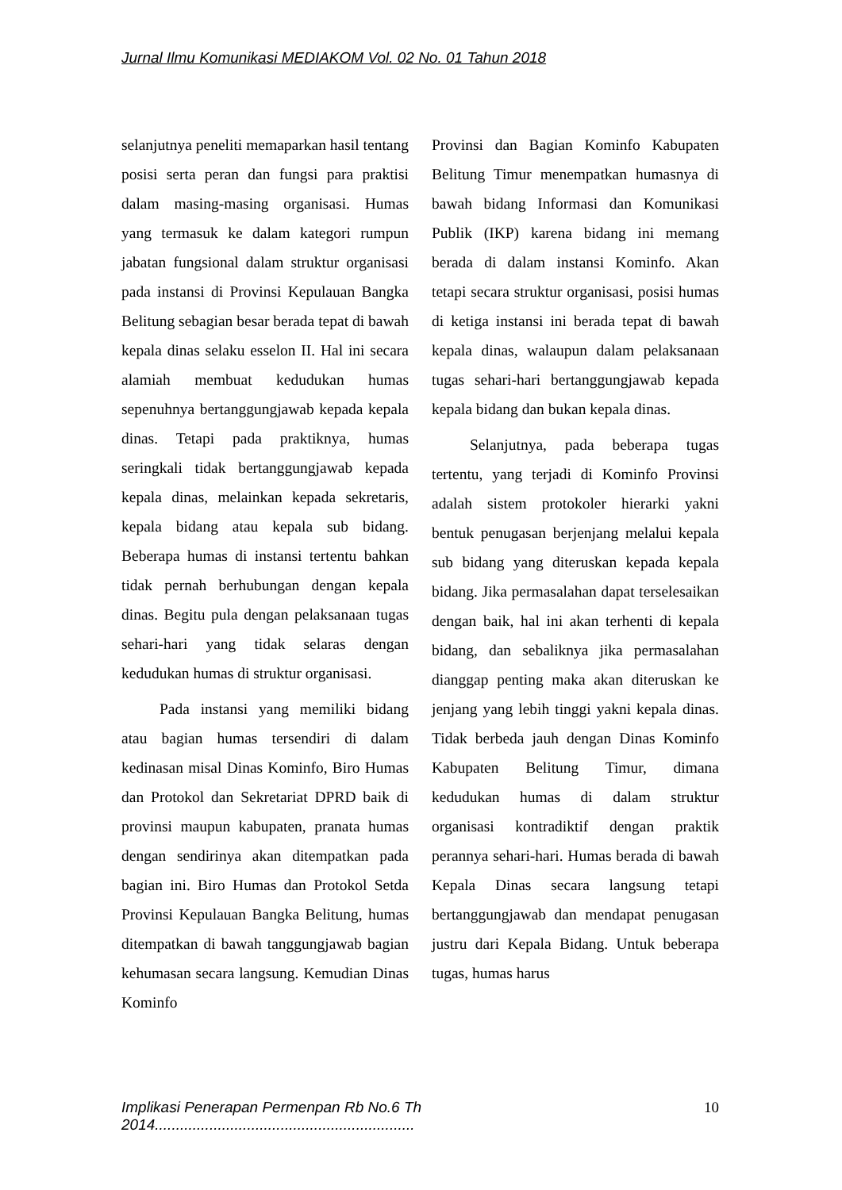Jurnal Ilmu Komunikasi MEDIAKOM Vol. 02 No. 01 Tahun 2018
selanjutnya peneliti memaparkan hasil tentang posisi serta peran dan fungsi para praktisi dalam masing-masing organisasi. Humas yang termasuk ke dalam kategori rumpun jabatan fungsional dalam struktur organisasi pada instansi di Provinsi Kepulauan Bangka Belitung sebagian besar berada tepat di bawah kepala dinas selaku esselon II. Hal ini secara alamiah membuat kedudukan humas sepenuhnya bertanggungjawab kepada kepala dinas. Tetapi pada praktiknya, humas seringkali tidak bertanggungjawab kepada kepala dinas, melainkan kepada sekretaris, kepala bidang atau kepala sub bidang. Beberapa humas di instansi tertentu bahkan tidak pernah berhubungan dengan kepala dinas. Begitu pula dengan pelaksanaan tugas sehari-hari yang tidak selaras dengan kedudukan humas di struktur organisasi.
Pada instansi yang memiliki bidang atau bagian humas tersendiri di dalam kedinasan misal Dinas Kominfo, Biro Humas dan Protokol dan Sekretariat DPRD baik di provinsi maupun kabupaten, pranata humas dengan sendirinya akan ditempatkan pada bagian ini. Biro Humas dan Protokol Setda Provinsi Kepulauan Bangka Belitung, humas ditempatkan di bawah tanggungjawab bagian kehumasan secara langsung. Kemudian Dinas Kominfo
Provinsi dan Bagian Kominfo Kabupaten Belitung Timur menempatkan humasnya di bawah bidang Informasi dan Komunikasi Publik (IKP) karena bidang ini memang berada di dalam instansi Kominfo. Akan tetapi secara struktur organisasi, posisi humas di ketiga instansi ini berada tepat di bawah kepala dinas, walaupun dalam pelaksanaan tugas sehari-hari bertanggungjawab kepada kepala bidang dan bukan kepala dinas.
Selanjutnya, pada beberapa tugas tertentu, yang terjadi di Kominfo Provinsi adalah sistem protokoler hierarki yakni bentuk penugasan berjenjang melalui kepala sub bidang yang diteruskan kepada kepala bidang. Jika permasalahan dapat terselesaikan dengan baik, hal ini akan terhenti di kepala bidang, dan sebaliknya jika permasalahan dianggap penting maka akan diteruskan ke jenjang yang lebih tinggi yakni kepala dinas. Tidak berbeda jauh dengan Dinas Kominfo Kabupaten Belitung Timur, dimana kedudukan humas di dalam struktur organisasi kontradiktif dengan praktik perannya sehari-hari. Humas berada di bawah Kepala Dinas secara langsung tetapi bertanggungjawab dan mendapat penugasan justru dari Kepala Bidang. Untuk beberapa tugas, humas harus
Implikasi Penerapan Permenpan Rb No.6 Th 2014.............................................................. 10